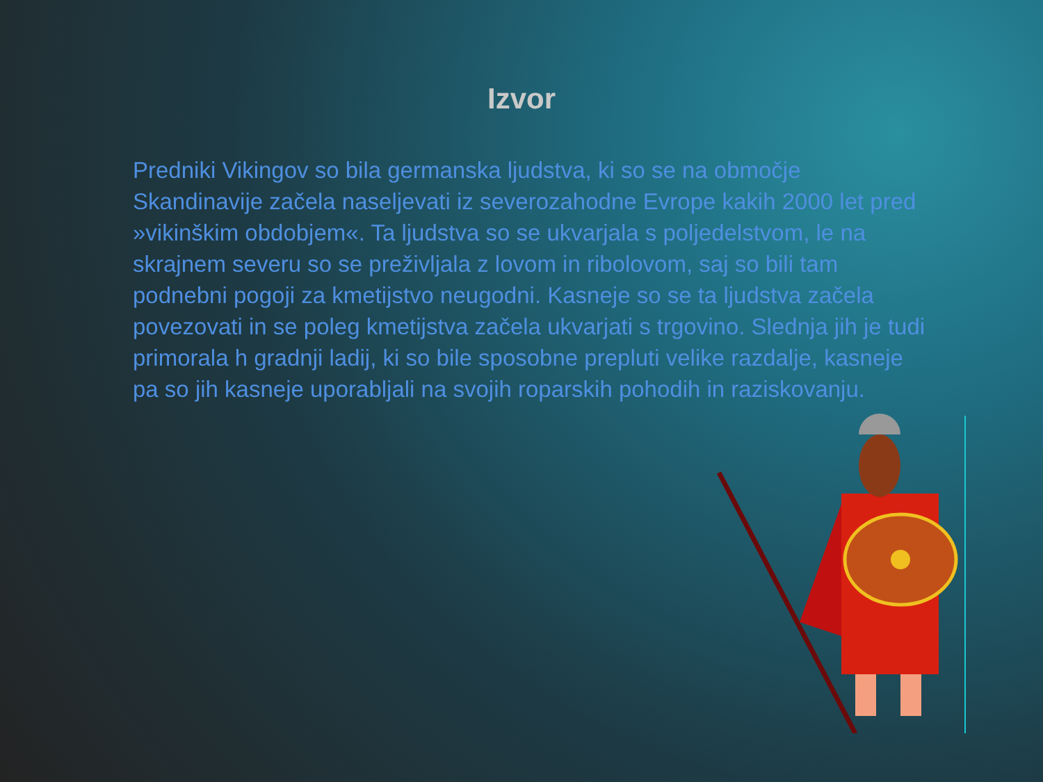Izvor
Predniki Vikingov so bila germanska ljudstva, ki so se na območje Skandinavije začela naseljevati iz severozahodne Evrope kakih 2000 let pred »vikinškim obdobjem«. Ta ljudstva so se ukvarjala s poljedelstvom, le na skrajnem severu so se preživljala z lovom in ribolovom, saj so bili tam podnebni pogoji za kmetijstvo neugodni. Kasneje so se ta ljudstva začela povezovati in se poleg kmetijstva začela ukvarjati s trgovino. Slednja jih je tudi primorala h gradnji ladij, ki so bile sposobne prepluti velike razdalje, kasneje pa so jih kasneje uporabljali na svojih roparskih pohodih in raziskovanju.